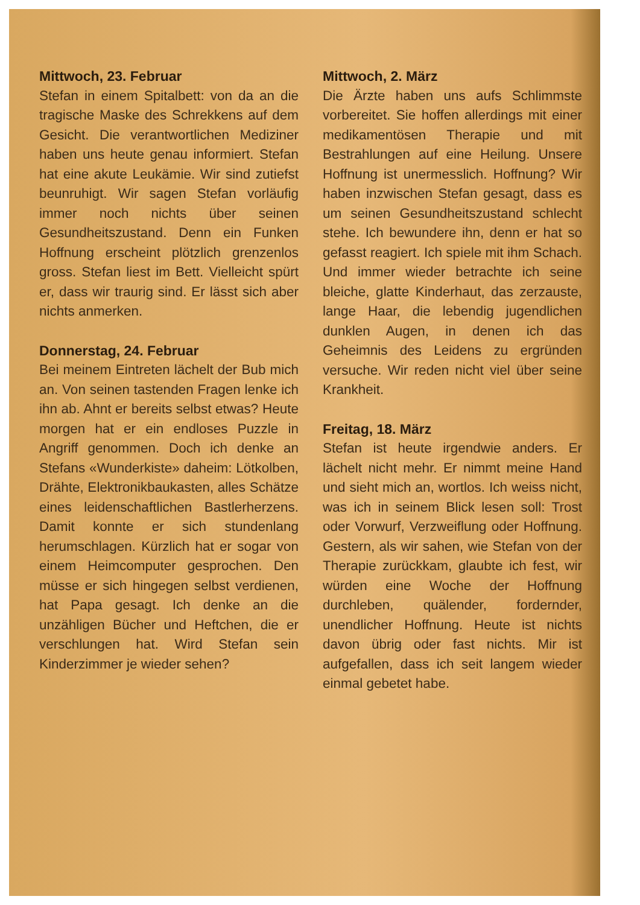Mittwoch, 23. Februar
Stefan in einem Spitalbett: von da an die tragische Maske des Schrekkens auf dem Gesicht. Die verantwortlichen Mediziner haben uns heute genau informiert. Stefan hat eine akute Leukämie. Wir sind zutiefst beunruhigt. Wir sagen Stefan vorläufig immer noch nichts über seinen Gesundheitszustand. Denn ein Funken Hoffnung erscheint plötzlich grenzenlos gross. Stefan liest im Bett. Vielleicht spürt er, dass wir traurig sind. Er lässt sich aber nichts anmerken.
Donnerstag, 24. Februar
Bei meinem Eintreten lächelt der Bub mich an. Von seinen tastenden Fragen lenke ich ihn ab. Ahnt er bereits selbst etwas? Heute morgen hat er ein endloses Puzzle in Angriff genommen. Doch ich denke an Stefans «Wunderkiste» daheim: Lötkolben, Drähte, Elektronikbaukasten, alles Schätze eines leidenschaftlichen Bastlerherzens. Damit konnte er sich stundenlang herumschlagen. Kürzlich hat er sogar von einem Heimcomputer gesprochen. Den müsse er sich hingegen selbst verdienen, hat Papa gesagt. Ich denke an die unzähligen Bücher und Heftchen, die er verschlungen hat. Wird Stefan sein Kinderzimmer je wieder sehen?
Mittwoch, 2. März
Die Ärzte haben uns aufs Schlimmste vorbereitet. Sie hoffen allerdings mit einer medikamentösen Therapie und mit Bestrahlungen auf eine Heilung. Unsere Hoffnung ist unermesslich. Hoffnung? Wir haben inzwischen Stefan gesagt, dass es um seinen Gesundheitszustand schlecht stehe. Ich bewundere ihn, denn er hat so gefasst reagiert. Ich spiele mit ihm Schach. Und immer wieder betrachte ich seine bleiche, glatte Kinderhaut, das zerzauste, lange Haar, die lebendig jugendlichen dunklen Augen, in denen ich das Geheimnis des Leidens zu ergründen versuche. Wir reden nicht viel über seine Krankheit.
Freitag, 18. März
Stefan ist heute irgendwie anders. Er lächelt nicht mehr. Er nimmt meine Hand und sieht mich an, wortlos. Ich weiss nicht, was ich in seinem Blick lesen soll: Trost oder Vorwurf, Verzweiflung oder Hoffnung. Gestern, als wir sahen, wie Stefan von der Therapie zurückkam, glaubte ich fest, wir würden eine Woche der Hoffnung durchleben, quälender, fordernder, unendlicher Hoffnung. Heute ist nichts davon übrig oder fast nichts. Mir ist aufgefallen, dass ich seit langem wieder einmal gebetet habe.